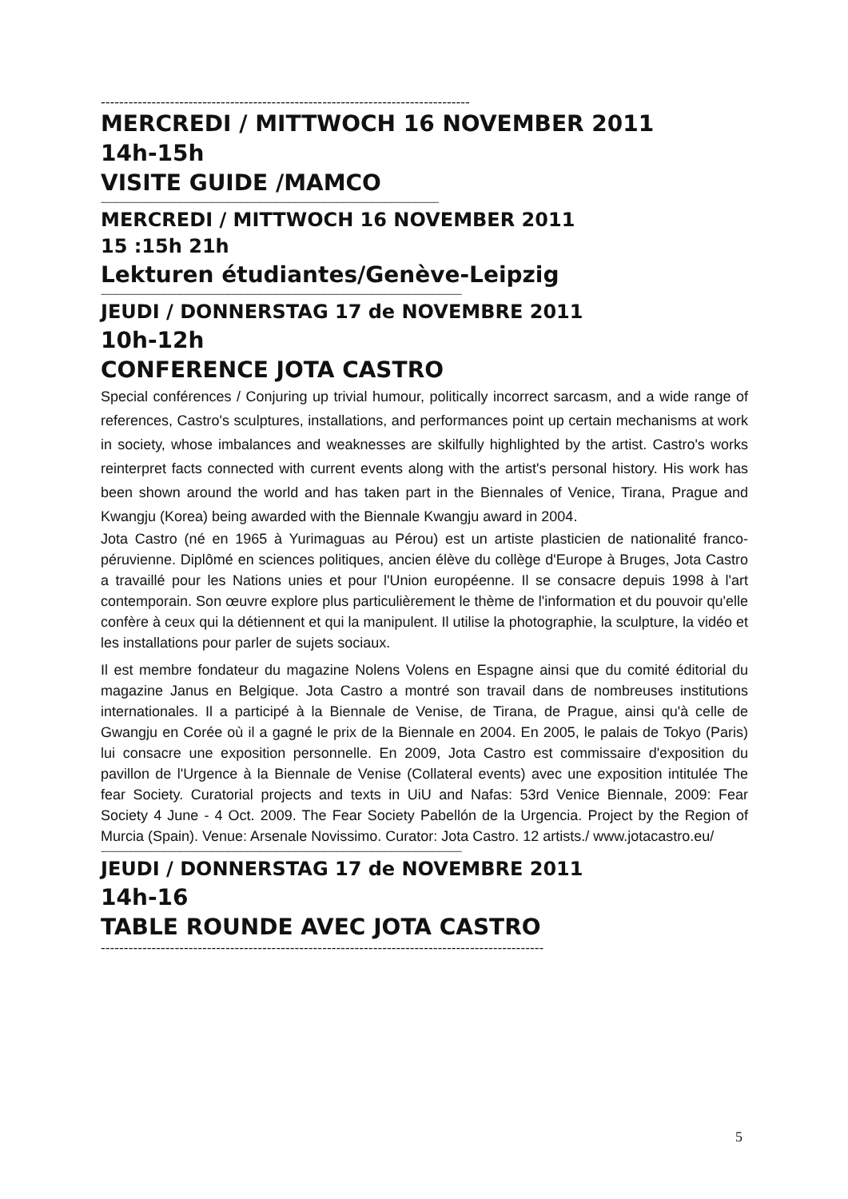--------------------------------------------------------------------------------
MERCREDI / MITTWOCH 16 NOVEMBER 2011
14h-15h
VISITE GUIDE /MAMCO
------------------------------------------------------------------------------------------------------------------------------------------------------------------
MERCREDI / MITTWOCH 16 NOVEMBER 2011
15 :15h 21h
Lekturen étudiantes/Genève-Leipzig
-----------------------------------------------------------------------------------------------------------------------------------------------------------------------------
JEUDI / DONNERSTAG 17 de NOVEMBRE 2011
10h-12h
CONFERENCE JOTA CASTRO
Special conférences / Conjuring up trivial humour, politically incorrect sarcasm, and a wide range of references, Castro's sculptures, installations, and performances point up certain mechanisms at work in society, whose imbalances and weaknesses are skilfully highlighted by the artist. Castro's works reinterpret facts connected with current events along with the artist's personal history. His work has been shown around the world and has taken part in the Biennales of Venice, Tirana, Prague and Kwangju (Korea) being awarded with the Biennale Kwangju award in 2004.
Jota Castro (né en 1965 à Yurimaguas au Pérou) est un artiste plasticien de nationalité franco-péruvienne. Diplômé en sciences politiques, ancien élève du collège d'Europe à Bruges, Jota Castro a travaillé pour les Nations unies et pour l'Union européenne. Il se consacre depuis 1998 à l'art contemporain. Son œuvre explore plus particulièrement le thème de l'information et du pouvoir qu'elle confère à ceux qui la détiennent et qui la manipulent. Il utilise la photographie, la sculpture, la vidéo et les installations pour parler de sujets sociaux.
Il est membre fondateur du magazine Nolens Volens en Espagne ainsi que du comité éditorial du magazine Janus en Belgique. Jota Castro a montré son travail dans de nombreuses institutions internationales. Il a participé à la Biennale de Venise, de Tirana, de Prague, ainsi qu'à celle de Gwangju en Corée où il a gagné le prix de la Biennale en 2004. En 2005, le palais de Tokyo (Paris) lui consacre une exposition personnelle. En 2009, Jota Castro est commissaire d'exposition du pavillon de l'Urgence à la Biennale de Venise (Collateral events) avec une exposition intitulée The fear Society. Curatorial projects and texts in UiU and Nafas: 53rd Venice Biennale, 2009: Fear Society 4 June - 4 Oct. 2009. The Fear Society Pabellón de la Urgencia. Project by the Region of Murcia (Spain). Venue: Arsenale Novissimo. Curator: Jota Castro. 12 artists./ www.jotacastro.eu/
-----------------------------------------------------------------------------------------------------------------------------------------------------------------------------
JEUDI / DONNERSTAG 17 de NOVEMBRE 2011
14h-16
TABLE ROUNDE AVEC JOTA CASTRO
------------------------------------------------------------------------------------------------
5